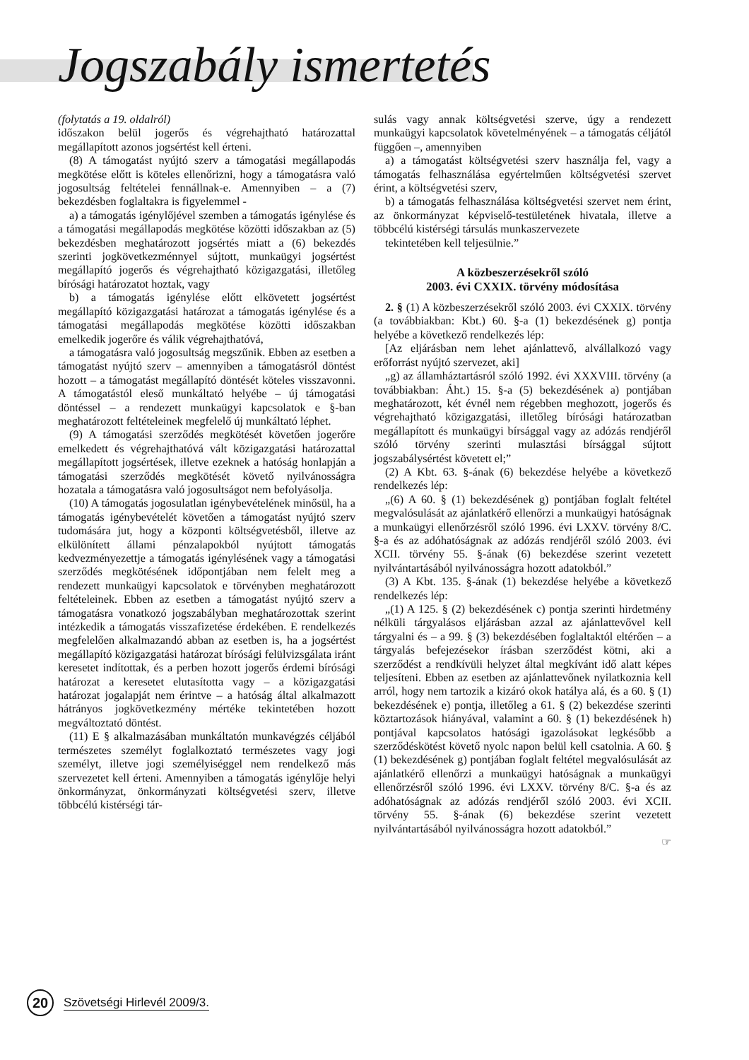Jogszabály ismertetés
(folytatás a 19. oldalról)
időszakon belül jogerős és végrehajtható határozattal megállapított azonos jogsértést kell érteni.
(8) A támogatást nyújtó szerv a támogatási megállapodás megkötése előtt is köteles ellenőrizni, hogy a támogatásra való jogosultság feltételei fennállnak-e. Amennyiben – a (7) bekezdésben foglaltakra is figyelemmel -
a) a támogatás igénylőjével szemben a támogatás igénylése és a támogatási megállapodás megkötése közötti időszakban az (5) bekezdésben meghatározott jogsértés miatt a (6) bekezdés szerinti jogkövetkezménnyel sújtott, munkaügyi jogsértést megállapító jogerős és végrehajtható közigazgatási, illetőleg bírósági határozatot hoztak, vagy
b) a támogatás igénylése előtt elkövetett jogsértést megállapító közigazgatási határozat a támogatás igénylése és a támogatási megállapodás megkötése közötti időszakban emelkedik jogerőre és válik végrehajthatóvá,
a támogatásra való jogosultság megszűnik. Ebben az esetben a támogatást nyújtó szerv – amennyiben a támogatásról döntést hozott – a támogatást megállapító döntését köteles visszavonni. A támogatástól eleső munkáltató helyébe – új támogatási döntéssel – a rendezett munkaügyi kapcsolatok e §-ban meghatározott feltételeinek megfelelő új munkáltató léphet.
(9) A támogatási szerződés megkötését követően jogerőre emelkedett és végrehajthatóvá vált közigazgatási határozattal megállapított jogsértések, illetve ezeknek a hatóság honlapján a támogatási szerződés megkötését követő nyilvánosságra hozatala a támogatásra való jogosultságot nem befolyásolja.
(10) A támogatás jogosulatlan igénybevételének minősül, ha a támogatás igénybevételét követően a támogatást nyújtó szerv tudomására jut, hogy a központi költségvetésből, illetve az elkülönített állami pénzalapokból nyújtott támogatás kedvezményezettje a támogatás igénylésének vagy a támogatási szerződés megkötésének időpontjában nem felelt meg a rendezett munkaügyi kapcsolatok e törvényben meghatározott feltételeinek. Ebben az esetben a támogatást nyújtó szerv a támogatásra vonatkozó jogszabályban meghatározottak szerint intézkedik a támogatás visszafizetése érdekében. E rendelkezés megfelelően alkalmazandó abban az esetben is, ha a jogsértést megállapító közigazgatási határozat bírósági felülvizsgálata iránt keresetet indítottak, és a perben hozott jogerős érdemi bírósági határozat a keresetet elutasította vagy – a közigazgatási határozat jogalapját nem érintve – a hatóság által alkalmazott hátrányos jogkövetkezmény mértéke tekintetében hozott megváltoztató döntést.
(11) E § alkalmazásában munkáltatón munkavégzés céljából természetes személyt foglalkoztató természetes vagy jogi személyt, illetve jogi személyiséggel nem rendelkező más szervezetet kell érteni. Amennyiben a támogatás igénylője helyi önkormányzat, önkormányzati költségvetési szerv, illetve többcélú kistérségi tár-
sulás vagy annak költségvetési szerve, úgy a rendezett munkaügyi kapcsolatok követelményének – a támogatás céljától függően –, amennyiben
a) a támogatást költségvetési szerv használja fel, vagy a támogatás felhasználása egyértelműen költségvetési szervet érint, a költségvetési szerv,
b) a támogatás felhasználása költségvetési szervet nem érint, az önkormányzat képviselő-testületének hivatala, illetve a többcélú kistérségi társulás munkaszervezete
tekintetében kell teljesülnie.”
A közbeszerzésekről szóló
2003. évi CXXIX. törvény módosítása
2. § (1) A közbeszerzésekről szóló 2003. évi CXXIX. törvény (a továbbiakban: Kbt.) 60. §-a (1) bekezdésének g) pontja helyébe a következő rendelkezés lép:
[Az eljárásban nem lehet ajánlattevő, alvállalkozó vagy erőforrást nyújtó szervezet, aki]
„g) az államháztartásról szóló 1992. évi XXXVIII. törvény (a továbbiakban: Áht.) 15. §-a (5) bekezdésének a) pontjában meghatározott, két évnél nem régebben meghozott, jogerős és végrehajtható közigazgatási, illetőleg bírósági határozatban megállapított és munkaügyi bírsággal vagy az adózás rendjéről szóló törvény szerinti mulasztási bírsággal sújtott jogszabálysértést követett el;”
(2) A Kbt. 63. §-ának (6) bekezdése helyébe a következő rendelkezés lép:
„(6) A 60. § (1) bekezdésének g) pontjában foglalt feltétel megvalósulását az ajánlatkérő ellenőrzi a munkaügyi hatóságnak a munkaügyi ellenőrzésről szóló 1996. évi LXXV. törvény 8/C. §-a és az adóhatóságnak az adózás rendjéről szóló 2003. évi XCII. törvény 55. §-ának (6) bekezdése szerint vezetett nyilvántartásából nyilvánosságra hozott adatokból.”
(3) A Kbt. 135. §-ának (1) bekezdése helyébe a következő rendelkezés lép:
„(1) A 125. § (2) bekezdésének c) pontja szerinti hirdetmény nélküli tárgyalásos eljárásban azzal az ajánlattevővel kell tárgyalni és – a 99. § (3) bekezdésében foglaltaktól eltérően – a tárgyalás befejezésekor írásban szerződést kötni, aki a szerződést a rendkívüli helyzet által megkívánt idő alatt képes teljesíteni. Ebben az esetben az ajánlattevőnek nyilatkoznia kell arról, hogy nem tartozik a kizáró okok hatálya alá, és a 60. § (1) bekezdésének e) pontja, illetőleg a 61. § (2) bekezdése szerinti köztartozások hiányával, valamint a 60. § (1) bekezdésének h) pontjával kapcsolatos hatósági igazolásokat legkésőbb a szerződéskötést követő nyolc napon belül kell csatolnia. A 60. § (1) bekezdésének g) pontjában foglalt feltétel megvalósulását az ajánlatkérő ellenőrzi a munkaügyi hatóságnak a munkaügyi ellenőrzésről szóló 1996. évi LXXV. törvény 8/C. §-a és az adóhatóságnak az adózás rendjéről szóló 2003. évi XCII. törvény 55. §-ának (6) bekezdése szerint vezetett nyilvántartásából nyilvánosságra hozott adatokból.”
☞
20
Szövetségi Hirlevél 2009/3.